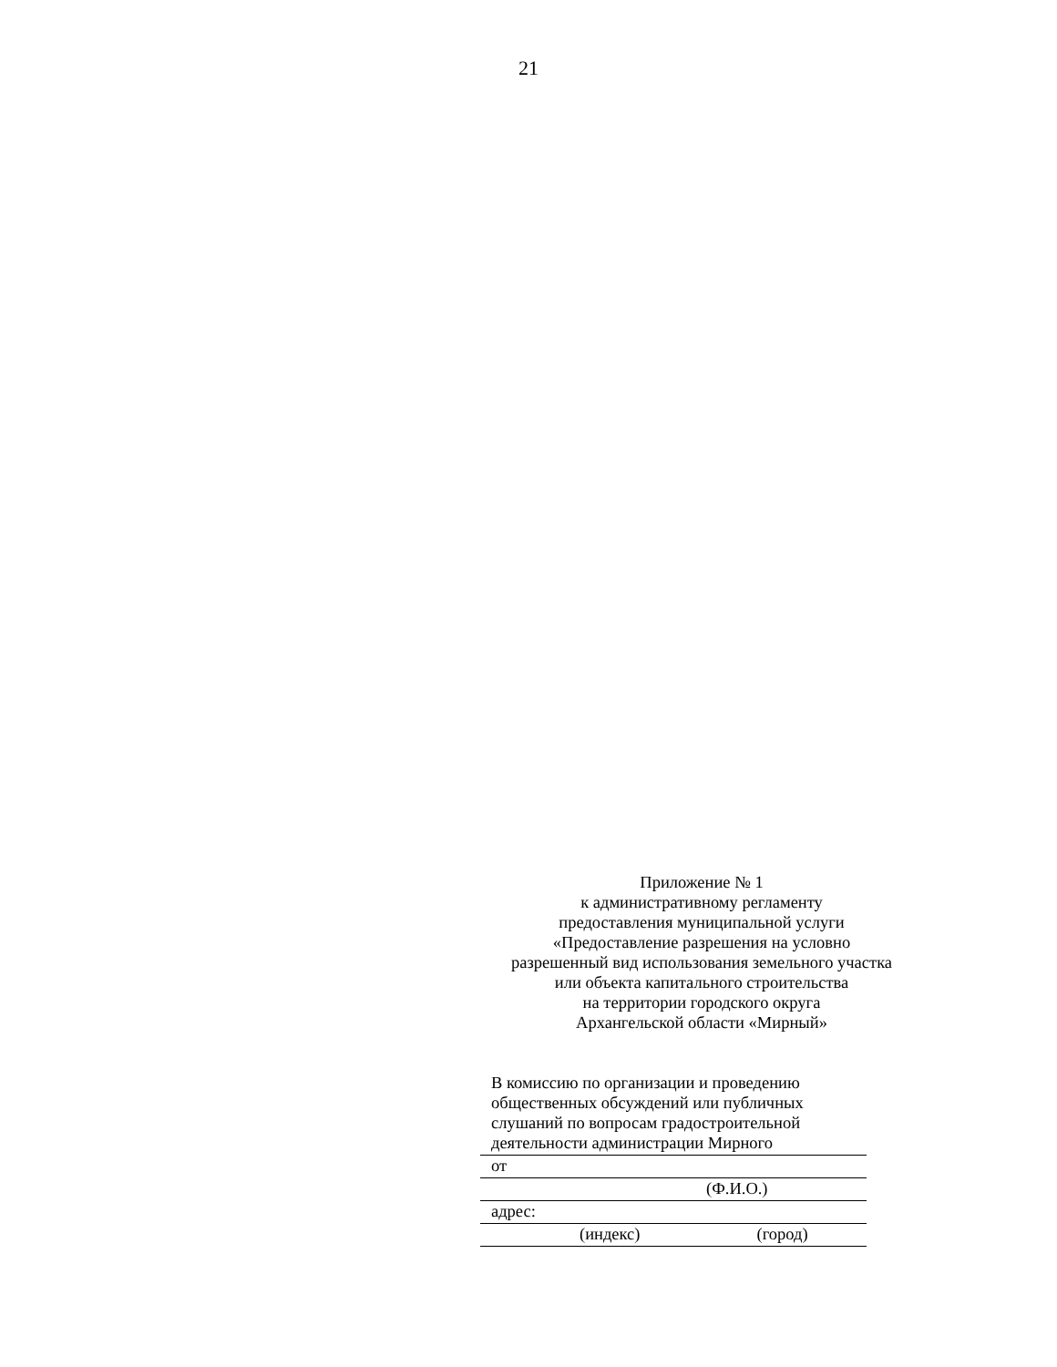21
Приложение № 1
к административному регламенту
предоставления муниципальной услуги
«Предоставление разрешения на условно
разрешенный вид использования земельного участка
или объекта капитального строительства
на территории городского округа
Архангельской области «Мирный»
В комиссию по организации и проведению общественных обсуждений или публичных слушаний по вопросам градостроительной
деятельности администрации Мирного
от
(Ф.И.О.)
адрес:
(индекс) (город)